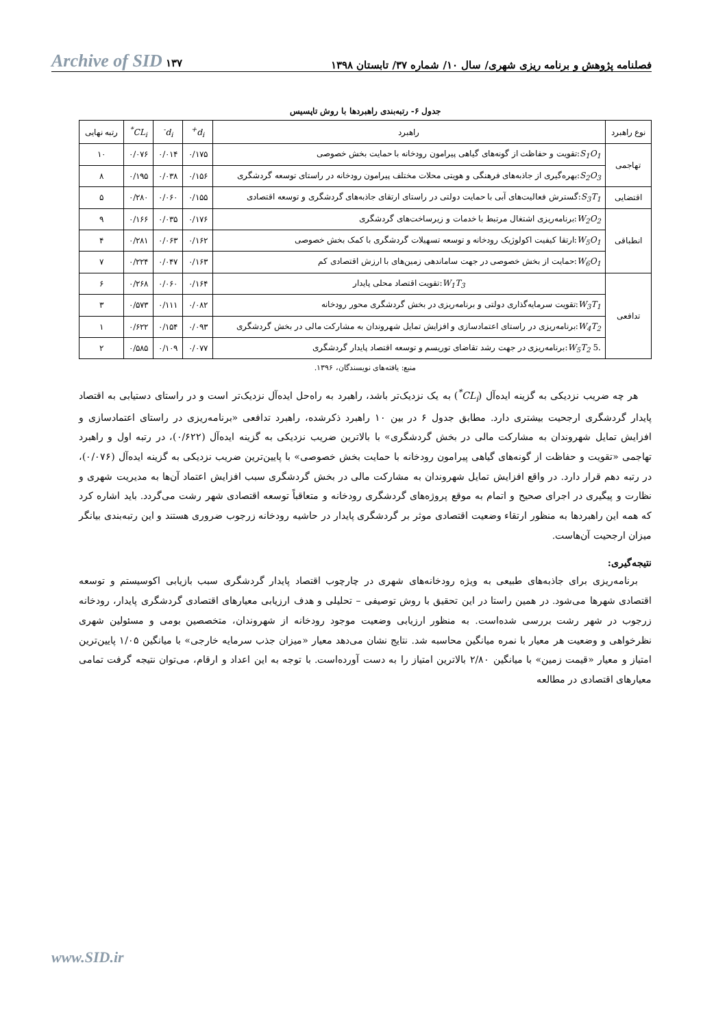فصلنامه پژوهش و برنامه ریزی شهری/ سال ۱۰/ شماره ۳۷/ تابستان ۱۳۹۸ ۱۳۷ Archive of SID
جدول ۶- رتبه‌بندی راهبردها با روش تاپسیس
| نوع راهبرد | راهبرد | d<sub>i</sub><sup>+</sup> | d<sub>i</sub><sup>-</sup> | CL<sub>i</sub><sup>*</sup> | رتبه نهایی |
| --- | --- | --- | --- | --- | --- |
| تهاجمی | S<sub>1</sub>O<sub>1</sub> :تقویت و حفاظت از گونه‌های گیاهی پیرامون رودخانه با حمایت بخش خصوصی | ۰/۱۷۵ | ۰/۰۱۴ | ۰/۰۷۶ | ۱۰ |
| | S<sub>2</sub>O<sub>3</sub> :بهره‌گیری از جاذبه‌های فرهنگی و هویتی محلات مختلف پیرامون رودخانه در راستای توسعه گردشگری | ۰/۱۵۶ | ۰/۰۳۸ | ۰/۱۹۵ | ۸ |
| اقتضایی | S<sub>3</sub>T<sub>1</sub> :گسترش فعالیت‌های آبی با حمایت دولتی در راستای ارتقای جاذبه‌های گردشگری و توسعه اقتصادی | ۰/۱۵۵ | ۰/۰۶۰ | ۰/۲۸۰ | ۵ |
| انطباقی | W<sub>2</sub>O<sub>2</sub> :برنامه‌ریزی اشتغال مرتبط با خدمات و زیرساخت‌های گردشگری | ۰/۱۷۶ | ۰/۰۳۵ | ۰/۱۶۶ | ۹ |
| | W<sub>5</sub>O<sub>1</sub> :ارتقا کیفیت اکولوژیک رودخانه و توسعه تسهیلات گردشگری با کمک بخش خصوصی | ۰/۱۶۲ | ۰/۰۶۳ | ۰/۲۸۱ | ۴ |
| | W<sub>6</sub>O<sub>1</sub> :حمایت از بخش خصوصی در جهت ساماندهی زمین‌های با ارزش اقتصادی کم | ۰/۱۶۳ | ۰/۰۴۷ | ۰/۲۲۴ | ۷ |
| تدافعی | W<sub>1</sub>T<sub>3</sub> :تقویت اقتصاد محلی پایدار | ۰/۱۶۴ | ۰/۰۶۰ | ۰/۲۶۸ | ۶ |
| | W<sub>3</sub>T<sub>1</sub> :تقویت سرمایه‌گذاری دولتی و برنامه‌ریزی در بخش گردشگری محور رودخانه | ۰/۰۸۲ | ۰/۱۱۱ | ۰/۵۷۳ | ۳ |
| | W<sub>4</sub>T<sub>2</sub> :برنامه‌ریزی در راستای اعتمادسازی و افزایش تمایل شهروندان به مشارکت مالی در بخش گردشگری | ۰/۰۹۳ | ۰/۱۵۴ | ۰/۶۲۲ | ۱ |
| | .5 W<sub>5</sub>T<sub>2</sub> :برنامه‌ریزی در جهت رشد تقاضای توریسم و توسعه اقتصاد پایدار گردشگری | ۰/۰۷۷ | ۰/۱۰۹ | ۰/۵۸۵ | ۲ |
منبع: یافته‌های نویسندگان، ۱۳۹۶.
هر چه ضریب نزدیکی به گزینه ایده‌آل (CL<sub>i</sub><sup>*</sup>) به یک نزدیک‌تر باشد، راهبرد به راه‌حل ایده‌آل نزدیک‌تر است و در راستای دستیابی به اقتصاد پایدار گردشگری ارجحیت بیشتری دارد. مطابق جدول ۶ در بین ۱۰ راهبرد ذکرشده، راهبرد تدافعی «برنامه‌ریزی در راستای اعتمادسازی و افزایش تمایل شهروندان به مشارکت مالی در بخش گردشگری» با بالاترین ضریب نزدیکی به گزینه ایده‌آل (۰/۶۲۲)، در رتبه اول و راهبرد تهاجمی «تقویت و حفاظت از گونه‌های گیاهی پیرامون رودخانه با حمایت بخش خصوصی» با پایین‌ترین ضریب نزدیکی به گزینه ایده‌آل (۰/۰۷۶)، در رتبه دهم قرار دارد. در واقع افزایش تمایل شهروندان به مشارکت مالی در بخش گردشگری سبب افزایش اعتماد آن‌ها به مدیریت شهری و نظارت و پیگیری در اجرای صحیح و اتمام به موقع پروژه‌های گردشگری رودخانه و متعاقباً توسعه اقتصادی شهر رشت می‌گردد. باید اشاره کرد که همه این راهبردها به منظور ارتقاء وضعیت اقتصادی موثر بر گردشگری پایدار در حاشیه رودخانه زرجوب ضروری هستند و این رتبه‌بندی بیانگر میزان ارجحیت آن‌هاست.
نتیجه‌گیری:
برنامه‌ریزی برای جاذبه‌های طبیعی به ویژه رودخانه‌های شهری در چارچوب اقتصاد پایدار گردشگری سبب بازیابی اکوسیستم و توسعه اقتصادی شهرها می‌شود. در همین راستا در این تحقیق با روش توصیفی – تحلیلی و هدف ارزیابی معیارهای اقتصادی گردشگری پایدار، رودخانه زرجوب در شهر رشت بررسی شده‌است. به منظور ارزیابی وضعیت موجود رودخانه از شهروندان، متخصصین بومی و مسئولین شهری نظرخواهی و وضعیت هر معیار با نمره میانگین محاسبه شد. نتایج نشان می‌دهد معیار «میزان جذب سرمایه خارجی» با میانگین ۱/۰۵ پایین‌ترین امتیاز و معیار «قیمت زمین» با میانگین ۲/۸۰ بالاترین امتیاز را به دست آورده‌است. با توجه به این اعداد و ارقام، می‌توان نتیجه گرفت تمامی معیارهای اقتصادی در مطالعه
www.SID.ir